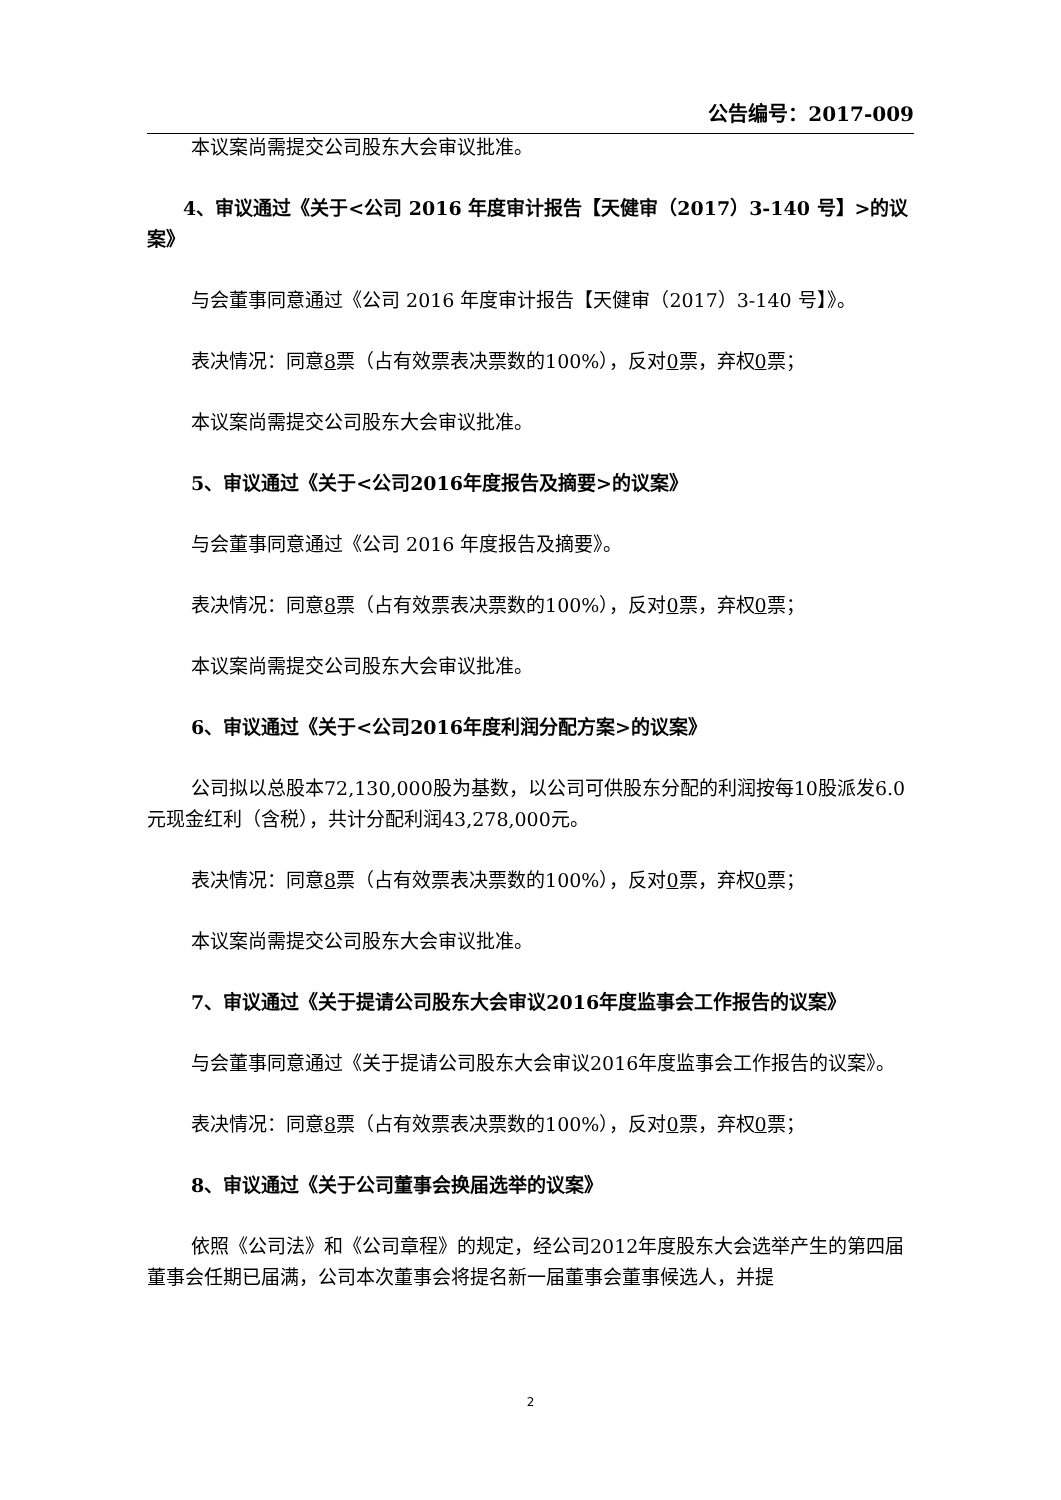公告编号：2017-009
本议案尚需提交公司股东大会审议批准。
4、审议通过《关于<公司 2016 年度审计报告【天健审（2017）3-140 号】>的议案》
与会董事同意通过《公司 2016 年度审计报告【天健审（2017）3-140 号】》。
表决情况：同意8票（占有效票表决票数的100%），反对0票，弃权0票；
本议案尚需提交公司股东大会审议批准。
5、审议通过《关于<公司2016年度报告及摘要>的议案》
与会董事同意通过《公司 2016 年度报告及摘要》。
表决情况：同意8票（占有效票表决票数的100%），反对0票，弃权0票；
本议案尚需提交公司股东大会审议批准。
6、审议通过《关于<公司2016年度利润分配方案>的议案》
公司拟以总股本72,130,000股为基数，以公司可供股东分配的利润按每10股派发6.0元现金红利（含税），共计分配利润43,278,000元。
表决情况：同意8票（占有效票表决票数的100%），反对0票，弃权0票；
本议案尚需提交公司股东大会审议批准。
7、审议通过《关于提请公司股东大会审议2016年度监事会工作报告的议案》
与会董事同意通过《关于提请公司股东大会审议2016年度监事会工作报告的议案》。
表决情况：同意8票（占有效票表决票数的100%），反对0票，弃权0票；
8、审议通过《关于公司董事会换届选举的议案》
依照《公司法》和《公司章程》的规定，经公司2012年度股东大会选举产生的第四届董事会任期已届满，公司本次董事会将提名新一届董事会董事候选人，并提
2